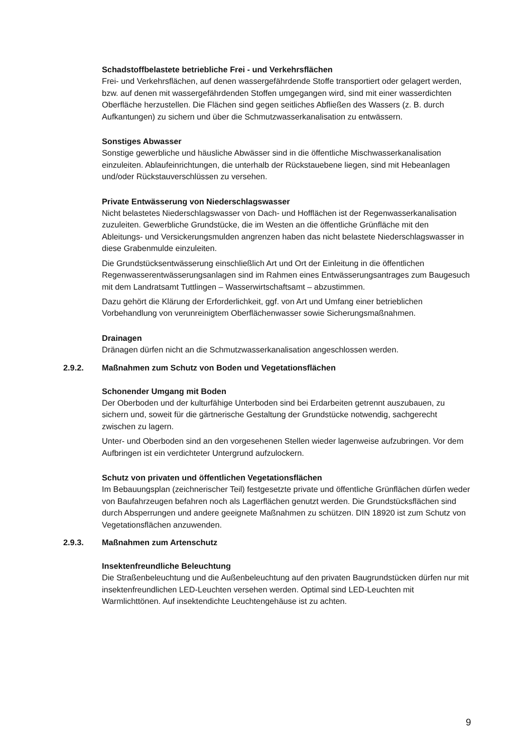Schadstoffbelastete betriebliche Frei - und Verkehrsflächen
Frei- und Verkehrsflächen, auf denen wassergefährdende Stoffe transportiert oder gelagert werden, bzw. auf denen mit wassergefährdenden Stoffen umgegangen wird, sind mit einer wasserdichten Oberfläche herzustellen. Die Flächen sind gegen seitliches Abfließen des Wassers (z. B. durch Aufkantungen) zu sichern und über die Schmutzwasserkanalisation zu entwässern.
Sonstiges Abwasser
Sonstige gewerbliche und häusliche Abwässer sind in die öffentliche Mischwasserkanalisation einzuleiten. Ablaufeinrichtungen, die unterhalb der Rückstauebene liegen, sind mit Hebeanlagen und/oder Rückstauverschlüssen zu versehen.
Private Entwässerung von Niederschlagswasser
Nicht belastetes Niederschlagswasser von Dach- und Hofflächen ist der Regenwasserkanalisation zuzuleiten. Gewerbliche Grundstücke, die im Westen an die öffentliche Grünfläche mit den Ableitungs- und Versickerungsmulden angrenzen haben das nicht belastete Niederschlagswasser in diese Grabenmulde einzuleiten.
Die Grundstücksentwässerung einschließlich Art und Ort der Einleitung in die öffentlichen Regenwasserentwässerungsanlagen sind im Rahmen eines Entwässerungsantrages zum Baugesuch mit dem Landratsamt Tuttlingen – Wasserwirtschaftsamt – abzustimmen.
Dazu gehört die Klärung der Erforderlichkeit, ggf. von Art und Umfang einer betrieblichen Vorbehandlung von verunreinigtem Oberflächenwasser sowie Sicherungsmaßnahmen.
Drainagen
Dränagen dürfen nicht an die Schmutzwasserkanalisation angeschlossen werden.
2.9.2. Maßnahmen zum Schutz von Boden und Vegetationsflächen
Schonender Umgang mit Boden
Der Oberboden und der kulturfähige Unterboden sind bei Erdarbeiten getrennt auszubauen, zu sichern und, soweit für die gärtnerische Gestaltung der Grundstücke notwendig, sachgerecht zwischen zu lagern.
Unter- und Oberboden sind an den vorgesehenen Stellen wieder lagenweise aufzubringen. Vor dem Aufbringen ist ein verdichteter Untergrund aufzulockern.
Schutz von privaten und öffentlichen Vegetationsflächen
Im Bebauungsplan (zeichnerischer Teil) festgesetzte private und öffentliche Grünflächen dürfen weder von Baufahrzeugen befahren noch als Lagerflächen genutzt werden. Die Grundstücksflächen sind durch Absperrungen und andere geeignete Maßnahmen zu schützen. DIN 18920 ist zum Schutz von Vegetationsflächen anzuwenden.
2.9.3. Maßnahmen zum Artenschutz
Insektenfreundliche Beleuchtung
Die Straßenbeleuchtung und die Außenbeleuchtung auf den privaten Baugrundstücken dürfen nur mit insektenfreundlichen LED-Leuchten versehen werden. Optimal sind LED-Leuchten mit Warmlichttönen. Auf insektendichte Leuchtengehäuse ist zu achten.
9